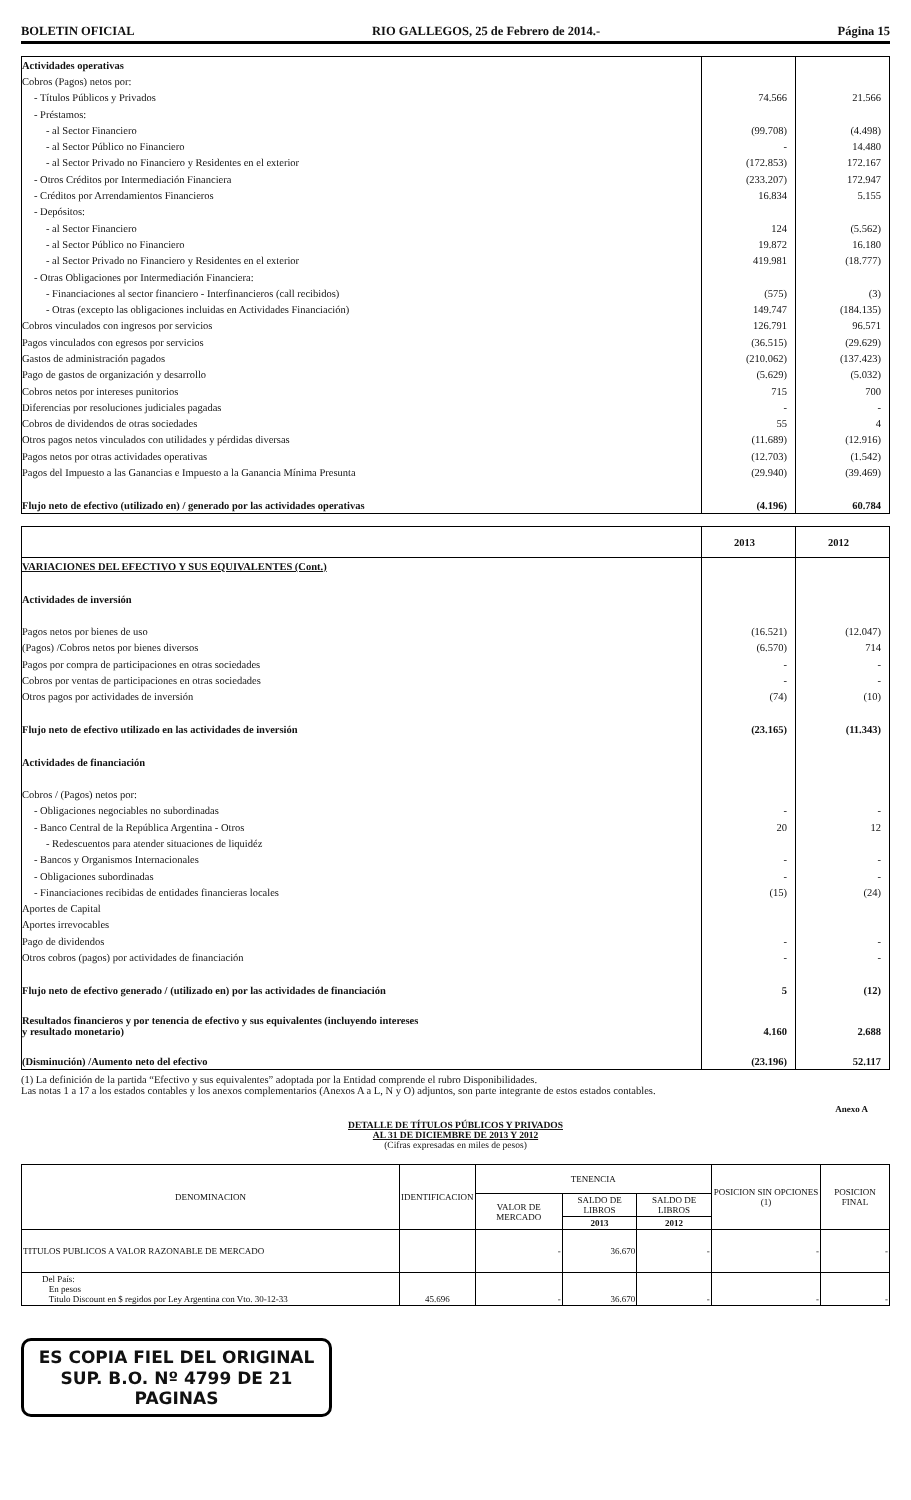BOLETIN OFICIAL RIO GALLEGOS, 25 de Febrero de 2014.- Página 15
| Actividades operativas | | |
| Cobros (Pagos) netos por: | | |
| - Títulos Públicos y Privados | 74.566 | 21.566 |
| - Préstamos: | | |
| - al Sector Financiero | (99.708) | (4.498) |
| - al Sector Público no Financiero | - | 14.480 |
| - al Sector Privado no Financiero y Residentes en el exterior | (172.853) | 172.167 |
| - Otros Créditos por Intermediación Financiera | (233.207) | 172.947 |
| - Créditos por Arrendamientos Financieros | 16.834 | 5.155 |
| - Depósitos: | | |
| - al Sector Financiero | 124 | (5.562) |
| - al Sector Público no Financiero | 19.872 | 16.180 |
| - al Sector Privado no Financiero y Residentes en el exterior | 419.981 | (18.777) |
| - Otras Obligaciones por Intermediación Financiera: | | |
| - Financiaciones al sector financiero - Interfinancieros (call recibidos) | (575) | (3) |
| - Otras (excepto las obligaciones incluidas en Actividades Financiación) | 149.747 | (184.135) |
| Cobros vinculados con ingresos por servicios | 126.791 | 96.571 |
| Pagos vinculados con egresos por servicios | (36.515) | (29.629) |
| Gastos de administración pagados | (210.062) | (137.423) |
| Pago de gastos de organización y desarrollo | (5.629) | (5.032) |
| Cobros netos por intereses punitorios | 715 | 700 |
| Diferencias por resoluciones judiciales pagadas | - | - |
| Cobros de dividendos de otras sociedades | 55 | 4 |
| Otros pagos netos vinculados con utilidades y pérdidas diversas | (11.689) | (12.916) |
| Pagos netos por otras actividades operativas | (12.703) | (1.542) |
| Pagos del Impuesto a las Ganancias e Impuesto a la Ganancia Mínima Presunta | (29.940) | (39.469) |
| Flujo neto de efectivo (utilizado en) / generado por las actividades operativas | (4.196) | 60.784 |
| | 2013 | 2012 |
| VARIACIONES DEL EFECTIVO Y SUS EQUIVALENTES (Cont.) | | |
| Actividades de inversión | | |
| Pagos netos por bienes de uso | (16.521) | (12.047) |
| (Pagos) /Cobros netos por bienes diversos | (6.570) | 714 |
| Pagos por compra de participaciones en otras sociedades | - | - |
| Cobros por ventas de participaciones en otras sociedades | - | - |
| Otros pagos por actividades de inversión | (74) | (10) |
| Flujo neto de efectivo utilizado en las actividades de inversión | (23.165) | (11.343) |
| Actividades de financiación | | |
| Cobros / (Pagos) netos por: | | |
| - Obligaciones negociables no subordinadas | - | - |
| - Banco Central de la República Argentina - Otros | 20 | 12 |
| - Redescuentos para atender situaciones de liquidéz | | |
| - Bancos y Organismos Internacionales | - | - |
| - Obligaciones subordinadas | - | - |
| - Financiaciones recibidas de entidades financieras locales | (15) | (24) |
| Aportes de Capital | | |
| Aportes irrevocables | | |
| Pago de dividendos | - | - |
| Otros cobros (pagos) por actividades de financiación | - | - |
| Flujo neto de efectivo generado / (utilizado en) por las actividades de financiación | 5 | (12) |
| Resultados financieros y por tenencia de efectivo y sus equivalentes (incluyendo intereses y resultado monetario) | 4.160 | 2.688 |
| (Disminución) /Aumento neto del efectivo | (23.196) | 52.117 |
(1) La definición de la partida “Efectivo y sus equivalentes” adoptada por la Entidad comprende el rubro Disponibilidades.
Las notas 1 a 17 a los estados contables y los anexos complementarios (Anexos A a L, N y O) adjuntos, son parte integrante de estos estados contables.
Anexo A
DETALLE DE TÍTULOS PÚBLICOS Y PRIVADOS
AL 31 DE DICIEMBRE DE 2013 Y 2012
(Cifras expresadas en miles de pesos)
| DENOMINACION | IDENTIFICACION | TENENCIA | | | POSICION SIN OPCIONES (1) | POSICION FINAL |
| --- | --- | --- | --- | --- | --- | --- |
| | | VALOR DE MERCADO | SALDO DE LIBROS | SALDO DE LIBROS | | |
| | | | 2013 | 2012 | | |
| TITULOS PUBLICOS A VALOR RAZONABLE DE MERCADO | | - | 36.670 | - | - | - |
| Del País: En pesos Titulo Discount en $ regidos por Ley Argentina con Vto. 30-12-33 | 45.696 | - | 36.670 | - | - | - |
ES COPIA FIEL DEL ORIGINAL
SUP. B.O. Nº 4799 DE 21 PAGINAS